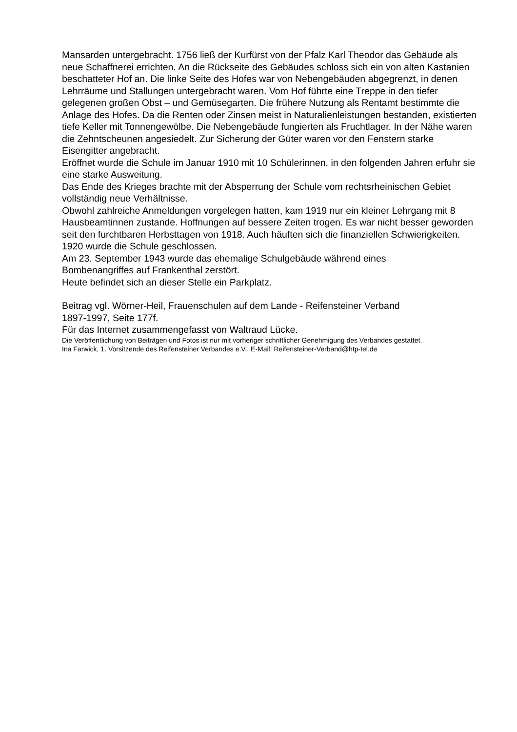Mansarden untergebracht. 1756 ließ der Kurfürst von der Pfalz Karl Theodor das Gebäude als neue Schaffnerei errichten. An die Rückseite des Gebäudes schloss sich ein von alten Kastanien beschatteter Hof an. Die linke Seite des Hofes war von Nebengebäuden abgegrenzt, in denen Lehrräume und Stallungen untergebracht waren. Vom Hof führte eine Treppe in den tiefer gelegenen großen Obst – und Gemüsegarten. Die frühere Nutzung als Rentamt bestimmte die Anlage des Hofes. Da die Renten oder Zinsen meist in Naturalienleistungen bestanden, existierten tiefe Keller mit Tonnengewölbe. Die Nebengebäude fungierten als Fruchtlager. In der Nähe waren die Zehntscheunen angesiedelt. Zur Sicherung der Güter waren vor den Fenstern starke Eisengitter angebracht.
Eröffnet wurde die Schule im Januar 1910 mit 10 Schülerinnen. in den folgenden Jahren erfuhr sie eine starke Ausweitung.
Das Ende des Krieges brachte mit der Absperrung der Schule vom rechtsrheinischen Gebiet vollständig neue Verhältnisse.
Obwohl zahlreiche Anmeldungen vorgelegen hatten, kam 1919 nur ein kleiner Lehrgang mit 8 Hausbeamtinnen zustande. Hoffnungen auf bessere Zeiten trogen. Es war nicht besser geworden seit den furchtbaren Herbsttagen von 1918. Auch häuften sich die finanziellen Schwierigkeiten.
1920 wurde die Schule geschlossen.
Am 23. September 1943 wurde das ehemalige Schulgebäude während eines
Bombenangriffes auf Frankenthal zerstört.
Heute befindet sich an dieser Stelle ein Parkplatz.
Beitrag vgl. Wörner-Heil, Frauenschulen auf dem Lande - Reifensteiner Verband
1897-1997, Seite 177f.
Für das Internet zusammengefasst von Waltraud Lücke.
Die Veröffentlichung von Beiträgen und Fotos ist nur mit vorheriger schriftlicher Genehmigung des Verbandes gestattet.
Ina Farwick, 1. Vorsitzende des Reifensteiner Verbandes e.V., E-Mail: Reifensteiner-Verband@htp-tel.de